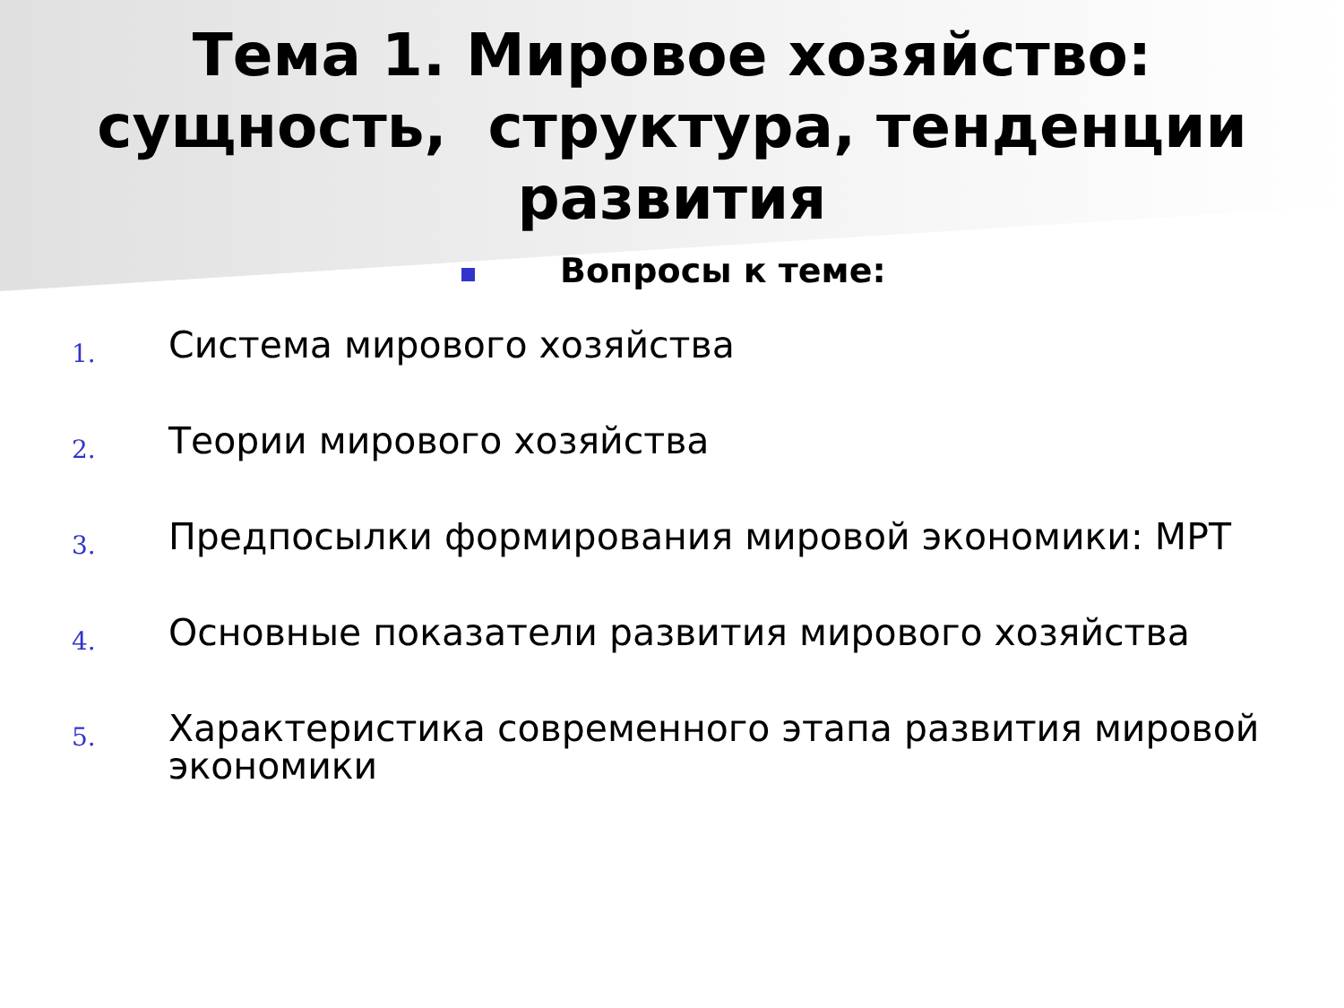Тема 1. Мировое хозяйство: сущность, структура, тенденции развития
Вопросы к теме:
1. Система мирового хозяйства
2. Теории мирового хозяйства
3. Предпосылки формирования мировой экономики: МРТ
4. Основные показатели развития мирового хозяйства
5. Характеристика современного этапа развития мировой экономики